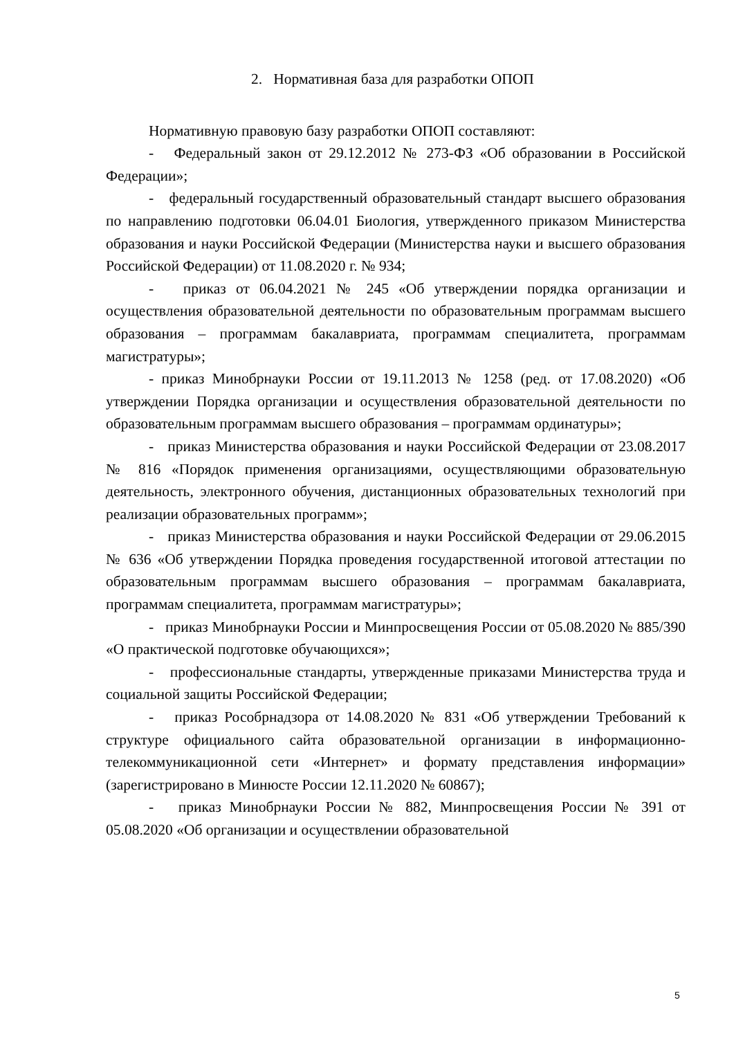2. Нормативная база для разработки ОПОП
Нормативную правовую базу разработки ОПОП составляют:
- Федеральный закон от 29.12.2012 № 273-ФЗ «Об образовании в Российской Федерации»;
- федеральный государственный образовательный стандарт высшего образования по направлению подготовки 06.04.01 Биология, утвержденного приказом Министерства образования и науки Российской Федерации (Министерства науки и высшего образования Российской Федерации) от 11.08.2020 г. № 934;
- приказ от 06.04.2021 № 245 «Об утверждении порядка организации и осуществления образовательной деятельности по образовательным программам высшего образования – программам бакалавриата, программам специалитета, программам магистратуры»;
- приказ Минобрнауки России от 19.11.2013 № 1258 (ред. от 17.08.2020) «Об утверждении Порядка организации и осуществления образовательной деятельности по образовательным программам высшего образования – программам ординатуры»;
- приказ Министерства образования и науки Российской Федерации от 23.08.2017 № 816 «Порядок применения организациями, осуществляющими образовательную деятельность, электронного обучения, дистанционных образовательных технологий при реализации образовательных программ»;
- приказ Министерства образования и науки Российской Федерации от 29.06.2015 № 636 «Об утверждении Порядка проведения государственной итоговой аттестации по образовательным программам высшего образования – программам бакалавриата, программам специалитета, программам магистратуры»;
- приказ Минобрнауки России и Минпросвещения России от 05.08.2020 № 885/390 «О практической подготовке обучающихся»;
- профессиональные стандарты, утвержденные приказами Министерства труда и социальной защиты Российской Федерации;
- приказ Рособрнадзора от 14.08.2020 № 831 «Об утверждении Требований к структуре официального сайта образовательной организации в информационно-телекоммуникационной сети «Интернет» и формату представления информации» (зарегистрировано в Минюсте России 12.11.2020 № 60867);
- приказ Минобрнауки России № 882, Минпросвещения России № 391 от 05.08.2020 «Об организации и осуществлении образовательной
5